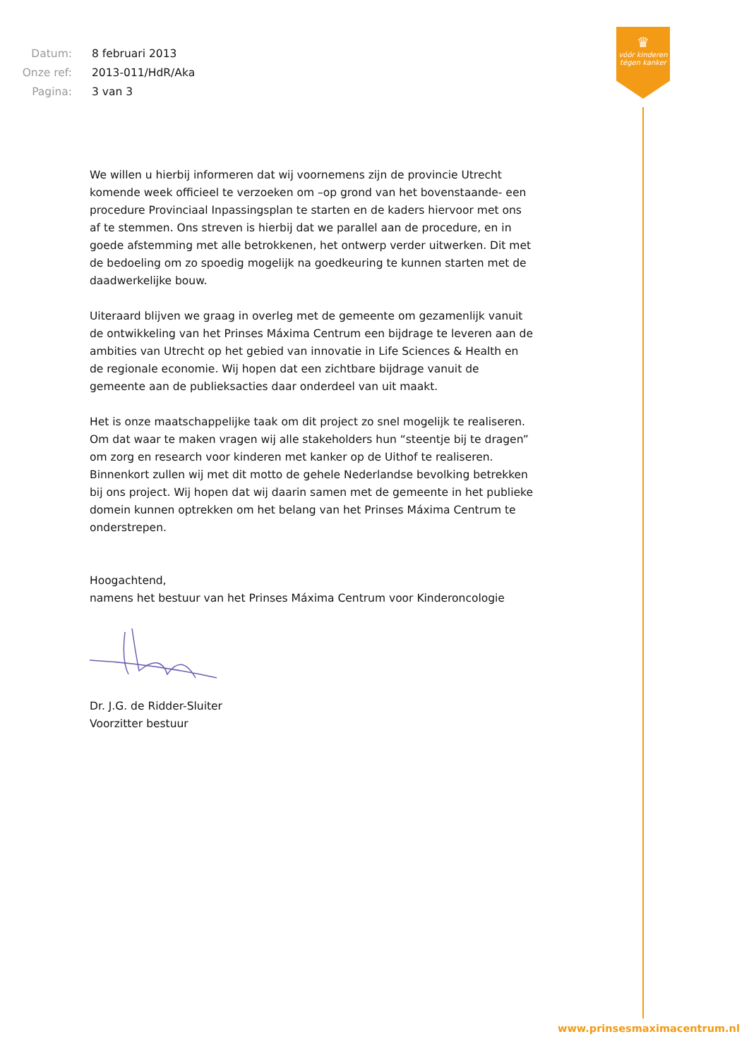| Datum: | 8 februari 2013 |
| Onze ref: | 2013-011/HdR/Aka |
| Pagina: | 3 van 3 |
♛
vóór kinderen
tégen kanker
We willen u hierbij informeren dat wij voornemens zijn de provincie Utrecht komende week officieel te verzoeken om –op grond van het bovenstaande- een procedure Provinciaal Inpassingsplan te starten en de kaders hiervoor met ons af te stemmen. Ons streven is hierbij dat we parallel aan de procedure, en in goede afstemming met alle betrokkenen, het ontwerp verder uitwerken. Dit met de bedoeling om zo spoedig mogelijk na goedkeuring te kunnen starten met de daadwerkelijke bouw.
Uiteraard blijven we graag in overleg met de gemeente om gezamenlijk vanuit de ontwikkeling van het Prinses Máxima Centrum een bijdrage te leveren aan de ambities van Utrecht op het gebied van innovatie in Life Sciences & Health en de regionale economie. Wij hopen dat een zichtbare bijdrage vanuit de gemeente aan de publieksacties daar onderdeel van uit maakt.
Het is onze maatschappelijke taak om dit project zo snel mogelijk te realiseren. Om dat waar te maken vragen wij alle stakeholders hun “steentje bij te dragen” om zorg en research voor kinderen met kanker op de Uithof te realiseren. Binnenkort zullen wij met dit motto de gehele Nederlandse bevolking betrekken bij ons project. Wij hopen dat wij daarin samen met de gemeente in het publieke domein kunnen optrekken om het belang van het Prinses Máxima Centrum te onderstrepen.
Hoogachtend,
namens het bestuur van het Prinses Máxima Centrum voor Kinderoncologie
Dr. J.G. de Ridder-Sluiter
Voorzitter bestuur
www.prinsesmaximacentrum.nl